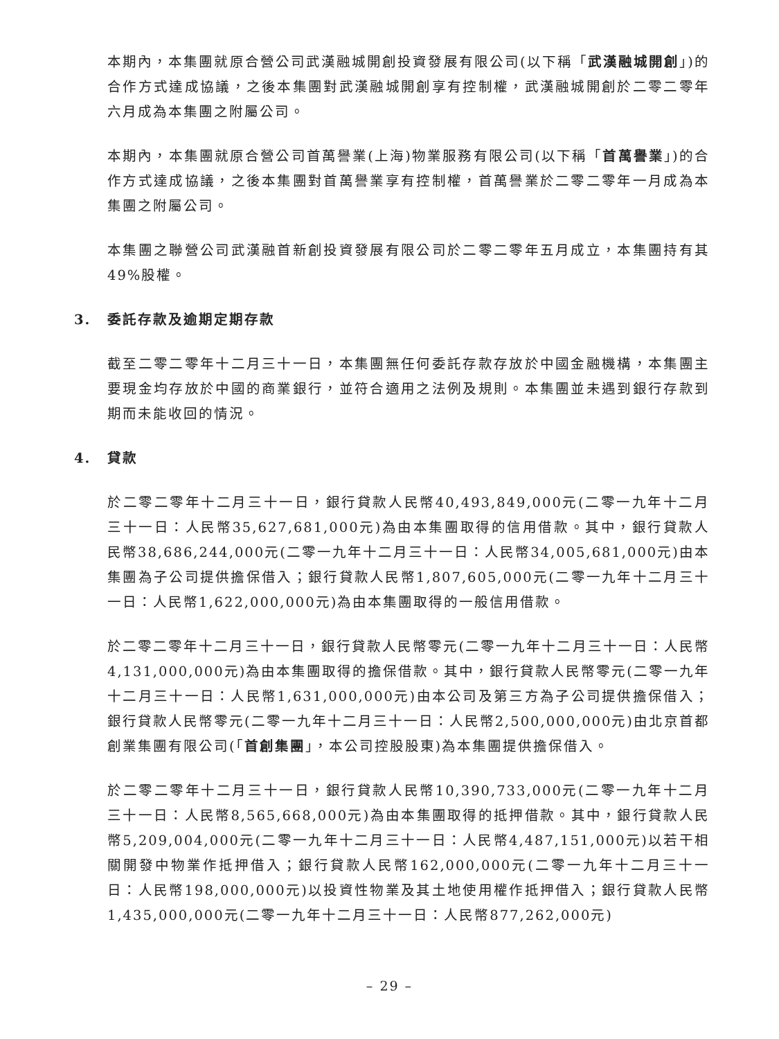本期內，本集團就原合營公司武漢融城開創投資發展有限公司(以下稱「武漢融城開創」)的合作方式達成協議，之後本集團對武漢融城開創享有控制權，武漢融城開創於二零二零年六月成為本集團之附屬公司。
本期內，本集團就原合營公司首萬譽業(上海)物業服務有限公司(以下稱「首萬譽業」)的合作方式達成協議，之後本集團對首萬譽業享有控制權，首萬譽業於二零二零年一月成為本集團之附屬公司。
本集團之聯營公司武漢融首新創投資發展有限公司於二零二零年五月成立，本集團持有其49%股權。
3. 委託存款及逾期定期存款
截至二零二零年十二月三十一日，本集團無任何委託存款存放於中國金融機構，本集團主要現金均存放於中國的商業銀行，並符合適用之法例及規則。本集團並未遇到銀行存款到期而未能收回的情況。
4. 貸款
於二零二零年十二月三十一日，銀行貸款人民幣40,493,849,000元(二零一九年十二月三十一日：人民幣35,627,681,000元)為由本集團取得的信用借款。其中，銀行貸款人民幣38,686,244,000元(二零一九年十二月三十一日：人民幣34,005,681,000元)由本集團為子公司提供擔保借入；銀行貸款人民幣1,807,605,000元(二零一九年十二月三十一日：人民幣1,622,000,000元)為由本集團取得的一般信用借款。
於二零二零年十二月三十一日，銀行貸款人民幣零元(二零一九年十二月三十一日：人民幣4,131,000,000元)為由本集團取得的擔保借款。其中，銀行貸款人民幣零元(二零一九年十二月三十一日：人民幣1,631,000,000元)由本公司及第三方為子公司提供擔保借入；銀行貸款人民幣零元(二零一九年十二月三十一日：人民幣2,500,000,000元)由北京首都創業集團有限公司(「首創集團」，本公司控股股東)為本集團提供擔保借入。
於二零二零年十二月三十一日，銀行貸款人民幣10,390,733,000元(二零一九年十二月三十一日：人民幣8,565,668,000元)為由本集團取得的抵押借款。其中，銀行貸款人民幣5,209,004,000元(二零一九年十二月三十一日：人民幣4,487,151,000元)以若干相關開發中物業作抵押借入；銀行貸款人民幣162,000,000元(二零一九年十二月三十一日：人民幣198,000,000元)以投資性物業及其土地使用權作抵押借入；銀行貸款人民幣1,435,000,000元(二零一九年十二月三十一日：人民幣877,262,000元)
– 29 –